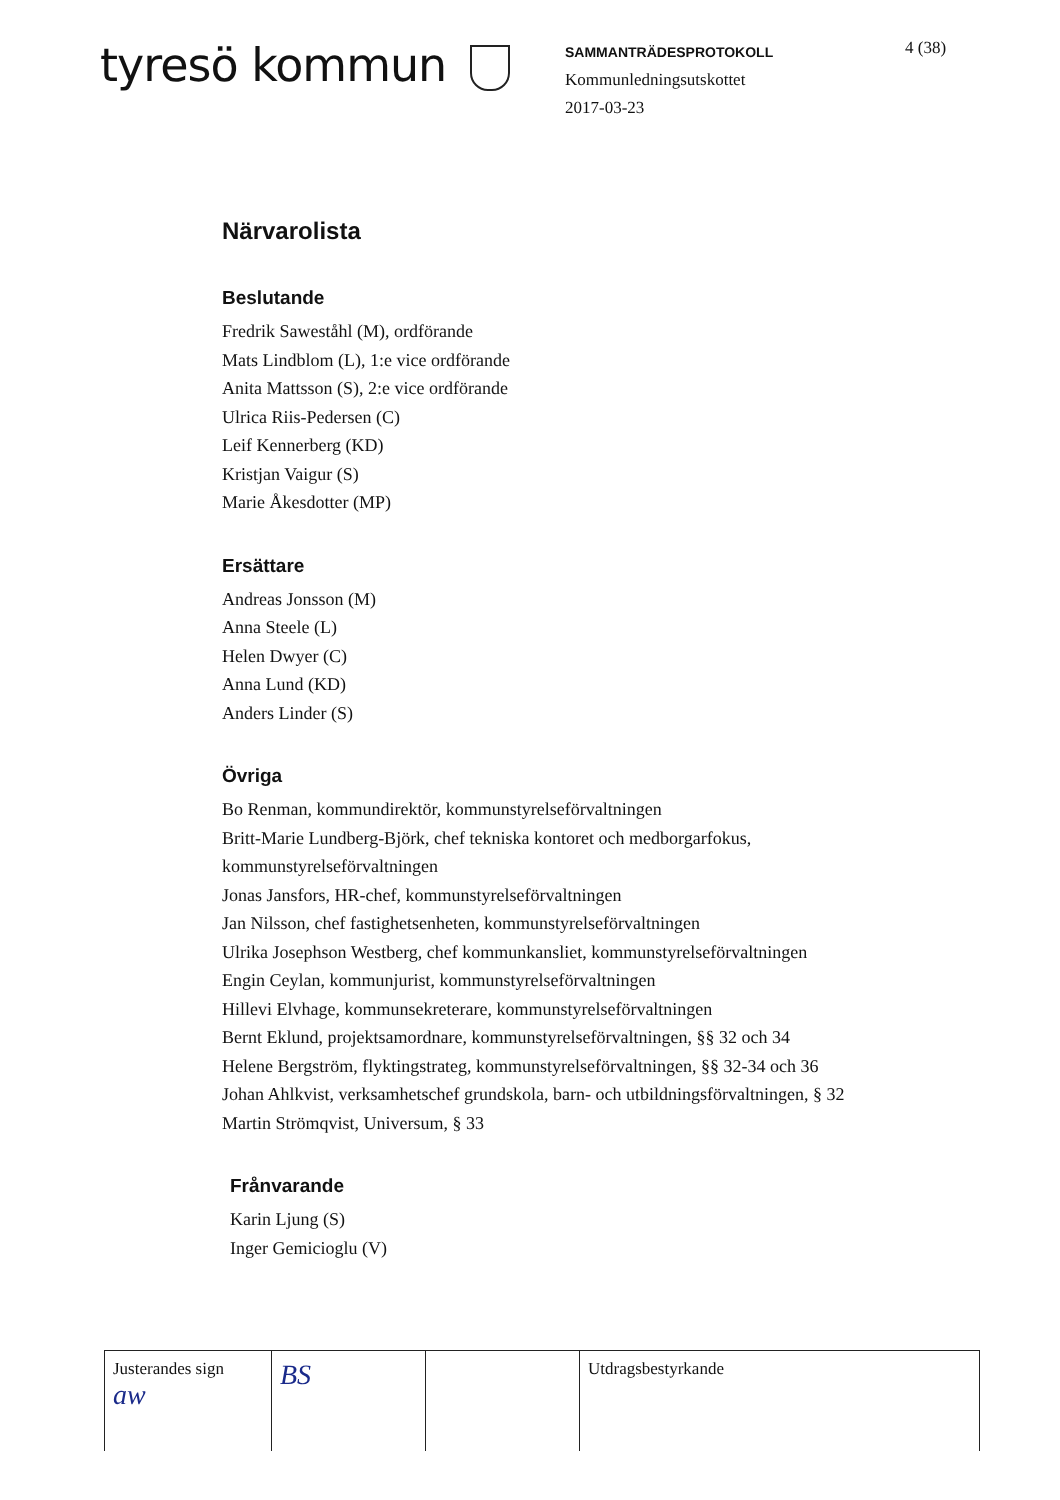tyresö kommun
SAMMANTRÄDESPROTOKOLL
Kommunledningsutskottet
2017-03-23
4 (38)
Närvarolista
Beslutande
Fredrik Saweståhl (M), ordförande
Mats Lindblom (L), 1:e vice ordförande
Anita Mattsson (S), 2:e vice ordförande
Ulrica Riis-Pedersen (C)
Leif Kennerberg (KD)
Kristjan Vaigur (S)
Marie Åkesdotter (MP)
Ersättare
Andreas Jonsson (M)
Anna Steele (L)
Helen Dwyer (C)
Anna Lund (KD)
Anders Linder (S)
Övriga
Bo Renman, kommundirektör, kommunstyrelseförvaltningen
Britt-Marie Lundberg-Björk, chef tekniska kontoret och medborgarfokus,
kommunstyrelseförvaltningen
Jonas Jansfors, HR-chef, kommunstyrelseförvaltningen
Jan Nilsson, chef fastighetsenheten, kommunstyrelseförvaltningen
Ulrika Josephson Westberg, chef kommunkansliet, kommunstyrelseförvaltningen
Engin Ceylan, kommunjurist, kommunstyrelseförvaltningen
Hillevi Elvhage, kommunsekreterare, kommunstyrelseförvaltningen
Bernt Eklund, projektsamordnare, kommunstyrelseförvaltningen, §§ 32 och 34
Helene Bergström, flyktingstrateg, kommunstyrelseförvaltningen, §§ 32-34 och 36
Johan Ahlkvist, verksamhetschef grundskola, barn- och utbildningsförvaltningen, § 32
Martin Strömqvist, Universum, § 33
Frånvarande
Karin Ljung (S)
Inger Gemicioglu (V)
| Justerandes sign aw | BS | | Utdragsbestyrkande |